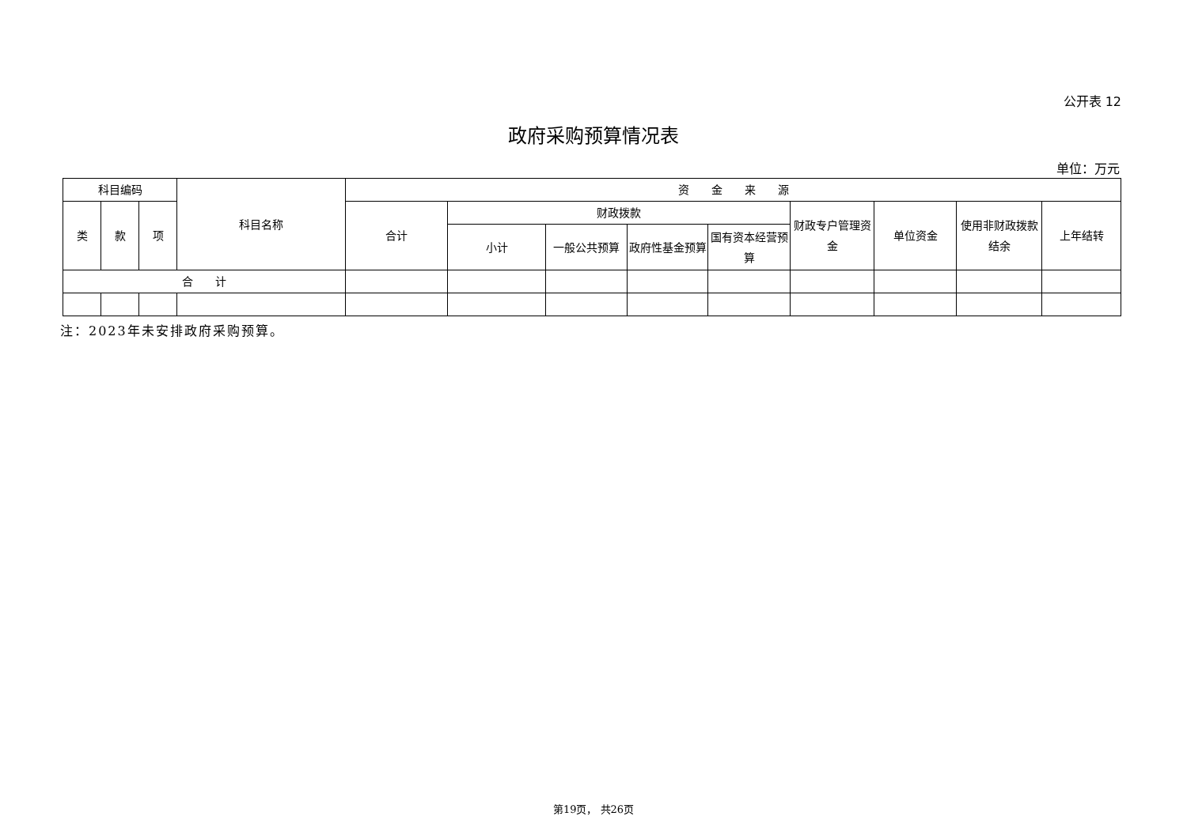公开表 12
政府采购预算情况表
单位：万元
| 科目编码 | | | 科目名称 | 资 金 来 源 | | | | | | | | |
| --- | --- | --- | --- | --- | --- | --- | --- | --- | --- | --- | --- | --- |
| 类 | 款 | 项 | | 合计 | 财政拨款 | | | | 财政专户管理资金 | 单位资金 | 使用非财政拨款结余 | 上年结转 |
| | | | | | 小计 | 一般公共预算 | 政府性基金预算 | 国有资本经营预算 | | | | |
| 合 计 | | | | | | | | | | | | |
注：2023年未安排政府采购预算。
第19页， 共26页